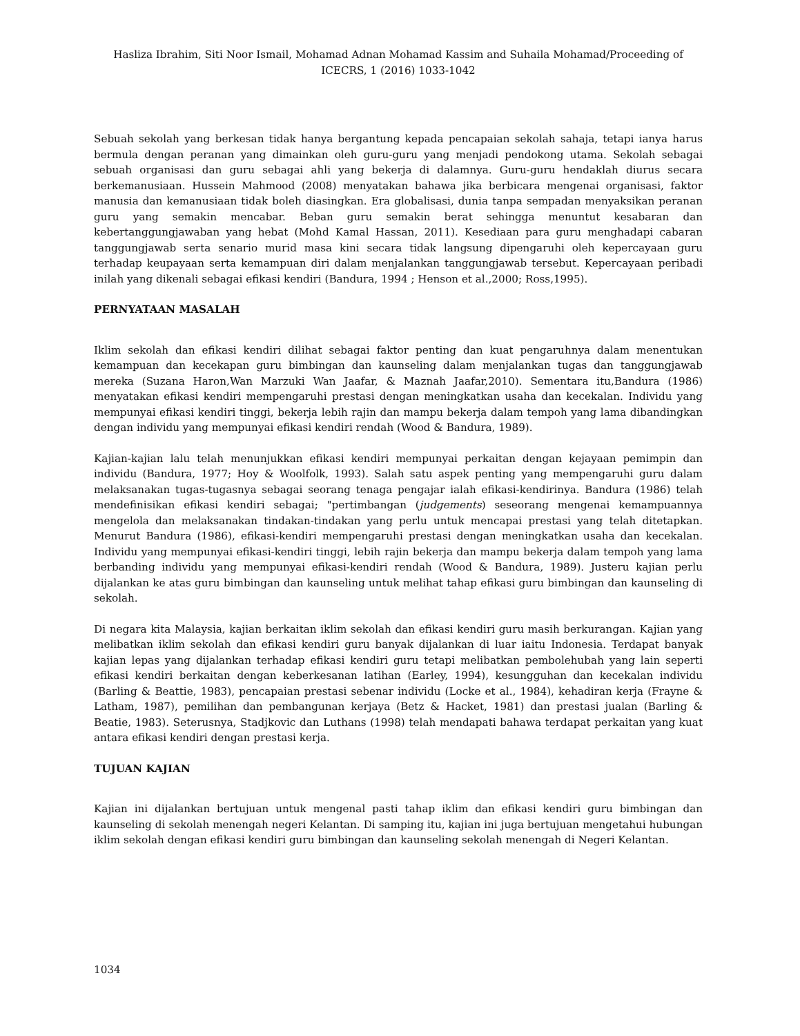Hasliza Ibrahim, Siti Noor Ismail, Mohamad Adnan Mohamad Kassim and Suhaila Mohamad/Proceeding of ICECRS, 1 (2016) 1033-1042
Sebuah sekolah yang berkesan tidak hanya bergantung kepada pencapaian sekolah sahaja, tetapi ianya harus bermula dengan peranan yang dimainkan oleh guru-guru yang menjadi pendokong utama. Sekolah sebagai sebuah organisasi dan guru sebagai ahli yang bekerja di dalamnya. Guru-guru hendaklah diurus secara berkemanusiaan. Hussein Mahmood (2008) menyatakan bahawa jika berbicara mengenai organisasi, faktor manusia dan kemanusiaan tidak boleh diasingkan. Era globalisasi, dunia tanpa sempadan menyaksikan peranan guru yang semakin mencabar. Beban guru semakin berat sehingga menuntut kesabaran dan kebertanggungjawaban yang hebat (Mohd Kamal Hassan, 2011). Kesediaan para guru menghadapi cabaran tanggungjawab serta senario murid masa kini secara tidak langsung dipengaruhi oleh kepercayaan guru terhadap keupayaan serta kemampuan diri dalam menjalankan tanggungjawab tersebut. Kepercayaan peribadi inilah yang dikenali sebagai efikasi kendiri (Bandura, 1994 ; Henson et al.,2000; Ross,1995).
PERNYATAAN MASALAH
Iklim sekolah dan efikasi kendiri dilihat sebagai faktor penting dan kuat pengaruhnya dalam menentukan kemampuan dan kecekapan guru bimbingan dan kaunseling dalam menjalankan tugas dan tanggungjawab mereka (Suzana Haron,Wan Marzuki Wan Jaafar, & Maznah Jaafar,2010). Sementara itu,Bandura (1986) menyatakan efikasi kendiri mempengaruhi prestasi dengan meningkatkan usaha dan kecekalan. Individu yang mempunyai efikasi kendiri tinggi, bekerja lebih rajin dan mampu bekerja dalam tempoh yang lama dibandingkan dengan individu yang mempunyai efikasi kendiri rendah (Wood & Bandura, 1989).
Kajian-kajian lalu telah menunjukkan efikasi kendiri mempunyai perkaitan dengan kejayaan pemimpin dan individu (Bandura, 1977; Hoy & Woolfolk, 1993). Salah satu aspek penting yang mempengaruhi guru dalam melaksanakan tugas-tugasnya sebagai seorang tenaga pengajar ialah efikasi-kendirinya. Bandura (1986) telah mendefinisikan efikasi kendiri sebagai; "pertimbangan (judgements) seseorang mengenai kemampuannya mengelola dan melaksanakan tindakan-tindakan yang perlu untuk mencapai prestasi yang telah ditetapkan. Menurut Bandura (1986), efikasi-kendiri mempengaruhi prestasi dengan meningkatkan usaha dan kecekalan. Individu yang mempunyai efikasi-kendiri tinggi, lebih rajin bekerja dan mampu bekerja dalam tempoh yang lama berbanding individu yang mempunyai efikasi-kendiri rendah (Wood & Bandura, 1989). Justeru kajian perlu dijalankan ke atas guru bimbingan dan kaunseling untuk melihat tahap efikasi guru bimbingan dan kaunseling di sekolah.
Di negara kita Malaysia, kajian berkaitan iklim sekolah dan efikasi kendiri guru masih berkurangan. Kajian yang melibatkan iklim sekolah dan efikasi kendiri guru banyak dijalankan di luar iaitu Indonesia. Terdapat banyak kajian lepas yang dijalankan terhadap efikasi kendiri guru tetapi melibatkan pembolehubah yang lain seperti efikasi kendiri berkaitan dengan keberkesanan latihan (Earley, 1994), kesungguhan dan kecekalan individu (Barling & Beattie, 1983), pencapaian prestasi sebenar individu (Locke et al., 1984), kehadiran kerja (Frayne & Latham, 1987), pemilihan dan pembangunan kerjaya (Betz & Hacket, 1981) dan prestasi jualan (Barling & Beatie, 1983). Seterusnya, Stadjkovic dan Luthans (1998) telah mendapati bahawa terdapat perkaitan yang kuat antara efikasi kendiri dengan prestasi kerja.
TUJUAN KAJIAN
Kajian ini dijalankan bertujuan untuk mengenal pasti tahap iklim dan efikasi kendiri guru bimbingan dan kaunseling di sekolah menengah negeri Kelantan. Di samping itu, kajian ini juga bertujuan mengetahui hubungan iklim sekolah dengan efikasi kendiri guru bimbingan dan kaunseling sekolah menengah di Negeri Kelantan.
1034